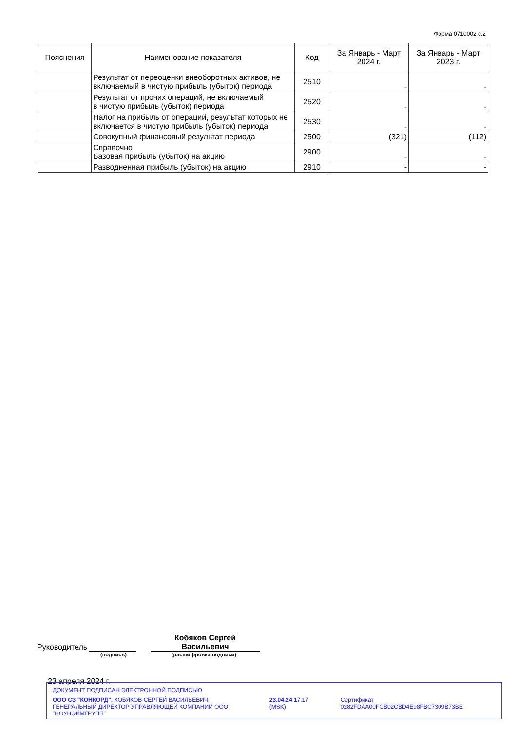Форма 0710002 с.2
| Пояснения | Наименование показателя | Код | За Январь - Март 2024 г. | За Январь - Март 2023 г. |
| --- | --- | --- | --- | --- |
| | Результат от переоценки внеоборотных активов, не включаемый в чистую прибыль (убыток) периода | 2510 | - | - |
| | Результат от прочих операций, не включаемый в чистую прибыль (убыток) периода | 2520 | - | - |
| | Налог на прибыль от операций, результат которых не включается в чистую прибыль (убыток) периода | 2530 | - | - |
| | Совокупный финансовый результат периода | 2500 | (321) | (112) |
| | Справочно Базовая прибыль (убыток) на акцию | 2900 | - | - |
| | Разводненная прибыль (убыток) на акцию | 2910 | - | - |
Руководитель Кобяков Сергей
Васильевич
(подпись) (расшифровка подписи)
23 апреля 2024 г.
ДОКУМЕНТ ПОДПИСАН ЭЛЕКТРОННОЙ ПОДПИСЬЮ
ООО СЗ "КОНКОРД", КОБЯКОВ СЕРГЕЙ ВАСИЛЬЕВИЧ, ГЕНЕРАЛЬНЫЙ ДИРЕКТОР УПРАВЛЯЮЩЕЙ КОМПАНИИ ООО "НОУНЭЙМГРУПП"
23.04.24 17:17 (MSK) Сертификат 0282FDAA00FCB02CBD4E98FBC7309B73BE